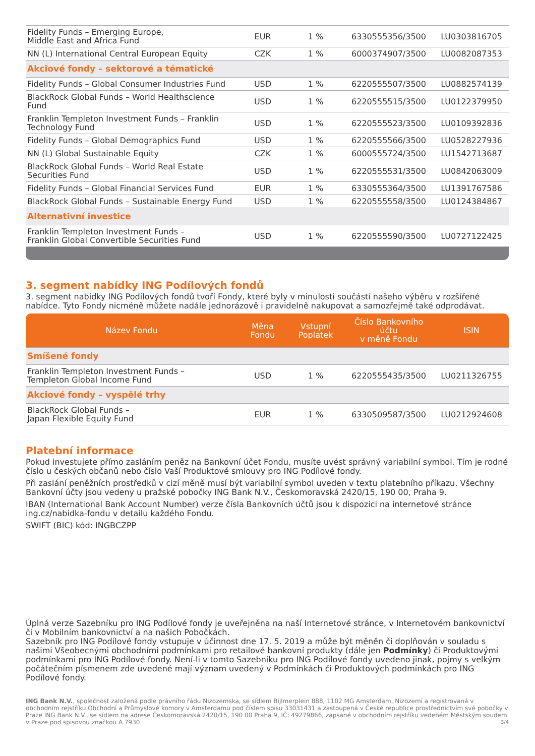| Fidelity Funds – Emerging Europe, Middle East and Africa Fund | EUR | 1 % | 6330555356/3500 | LU0303816705 |
| NN (L) International Central European Equity | CZK | 1 % | 6000374907/3500 | LU0082087353 |
| Akciové fondy – sektorové a tématické | | | | |
| Fidelity Funds – Global Consumer Industries Fund | USD | 1 % | 6220555507/3500 | LU0882574139 |
| BlackRock Global Funds – World Healthscience Fund | USD | 1 % | 6220555515/3500 | LU0122379950 |
| Franklin Templeton Investment Funds – Franklin Technology Fund | USD | 1 % | 6220555523/3500 | LU0109392836 |
| Fidelity Funds – Global Demographics Fund | USD | 1 % | 6220555566/3500 | LU0528227936 |
| NN (L) Global Sustainable Equity | CZK | 1 % | 6000555724/3500 | LU1542713687 |
| BlackRock Global Funds – World Real Estate Securities Fund | USD | 1 % | 6220555531/3500 | LU0842063009 |
| Fidelity Funds – Global Financial Services Fund | EUR | 1 % | 6330555364/3500 | LU1391767586 |
| BlackRock Global Funds – Sustainable Energy Fund | USD | 1 % | 6220555558/3500 | LU0124384867 |
| Alternativní investice | | | | |
| Franklin Templeton Investment Funds – Franklin Global Convertible Securities Fund | USD | 1 % | 6220555590/3500 | LU0727122425 |
3. segment nabídky ING Podílových fondů
3. segment nabídky ING Podílových fondů tvoří Fondy, které byly v minulosti součástí našeho výběru v rozšířené nabídce. Tyto Fondy nicméně můžete nadále jednorázově i pravidelně nakupovat a samozřejmě také odprodávat.
| Název Fondu | Měna Fondu | Vstupní Poplatek | Číslo Bankovního účtu v měně Fondu | ISIN |
| --- | --- | --- | --- | --- |
| Smíšené fondy | | | | |
| Franklin Templeton Investment Funds – Templeton Global Income Fund | USD | 1 % | 6220555435/3500 | LU0211326755 |
| Akciové fondy – vyspělé trhy | | | | |
| BlackRock Global Funds – Japan Flexible Equity Fund | EUR | 1 % | 6330509587/3500 | LU0212924608 |
Platební informace
Pokud investujete přímo zasláním peněz na Bankovní účet Fondu, musíte uvést správný variabilní symbol. Tím je rodné číslo u českých občanů nebo číslo Vaší Produktové smlouvy pro ING Podílové fondy.
Při zaslání peněžních prostředků v cizí měně musí být variabilní symbol uveden v textu platebního příkazu. Všechny Bankovní účty jsou vedeny u pražské pobočky ING Bank N.V., Českomoravská 2420/15, 190 00, Praha 9.
IBAN (International Bank Account Number) verze čísla Bankovních účtů jsou k dispozici na internetové stránce ing.cz/nabidka-fondu v detailu každého Fondu.
SWIFT (BIC) kód: INGBCZPP
Úplná verze Sazebníku pro ING Podílové fondy je uveřejněna na naší Internetové stránce, v Internetovém bankovnictví či v Mobilním bankovnictví a na našich Pobočkách.
Sazebník pro ING Podílové fondy vstupuje v účinnost dne 17. 5. 2019 a může být měněn či doplňován v souladu s našimi Všeobecnými obchodními podmínkami pro retailové bankovní produkty (dále jen Podmínky) či Produktovými podmínkami pro ING Podílové fondy. Není-li v tomto Sazebníku pro ING Podílové fondy uvedeno jinak, pojmy s velkým počátečním písmenem zde uvedené mají význam uvedený v Podmínkách či Produktových podmínkách pro ING Podílové fondy.
ING Bank N.V., společnost založená podle právního řádu Nizozemska, se sídlem Bijlmerplein 888, 1102 MG Amsterdam, Nizozemí a registrovaná v obchodním rejstříku Obchodní a Průmyslové komory v Amsterdamu pod číslem spisu 33031431 a zastoupená v České republice prostřednictvím své pobočky v Praze ING Bank N.V., se sídlem na adrese Českomoravská 2420/15, 190 00 Praha 9, IČ: 49279866, zapsané v obchodním rejstříku vedeném Městským soudem v Praze pod spisovou značkou A 7930 3/4